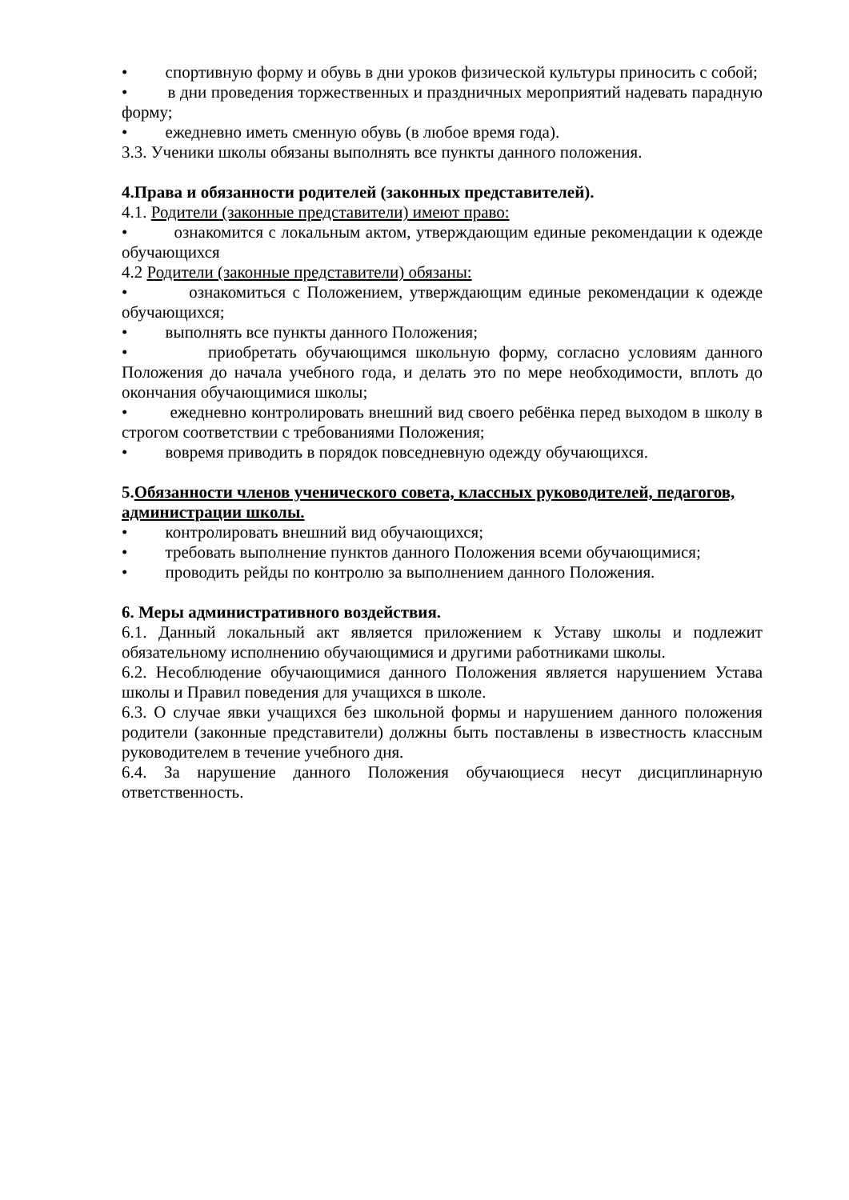• спортивную форму и обувь в дни уроков физической культуры приносить с собой;
• в дни проведения торжественных и праздничных мероприятий надевать парадную форму;
• ежедневно иметь сменную обувь (в любое время года).
3.3. Ученики школы обязаны выполнять все пункты данного положения.
4.Права и обязанности родителей (законных представителей).
4.1. Родители (законные представители) имеют право:
• ознакомится с локальным актом, утверждающим единые рекомендации к одежде обучающихся
4.2 Родители (законные представители) обязаны:
• ознакомиться с Положением, утверждающим единые рекомендации к одежде обучающихся;
• выполнять все пункты данного Положения;
• приобретать обучающимся школьную форму, согласно условиям данного Положения до начала учебного года, и делать это по мере необходимости, вплоть до окончания обучающимися школы;
• ежедневно контролировать внешний вид своего ребёнка перед выходом в школу в строгом соответствии с требованиями Положения;
• вовремя приводить в порядок повседневную одежду обучающихся.
5.Обязанности членов ученического совета, классных руководителей, педагогов, администрации школы.
• контролировать внешний вид обучающихся;
• требовать выполнение пунктов данного Положения всеми обучающимися;
• проводить рейды по контролю за выполнением данного Положения.
6. Меры административного воздействия.
6.1. Данный локальный акт является приложением к Уставу школы и подлежит обязательному исполнению обучающимися и другими работниками школы.
6.2. Несоблюдение обучающимися данного Положения является нарушением Устава школы и Правил поведения для учащихся в школе.
6.3. О случае явки учащихся без школьной формы и нарушением данного положения родители (законные представители) должны быть поставлены в известность классным руководителем в течение учебного дня.
6.4. За нарушение данного Положения обучающиеся несут дисциплинарную ответственность.